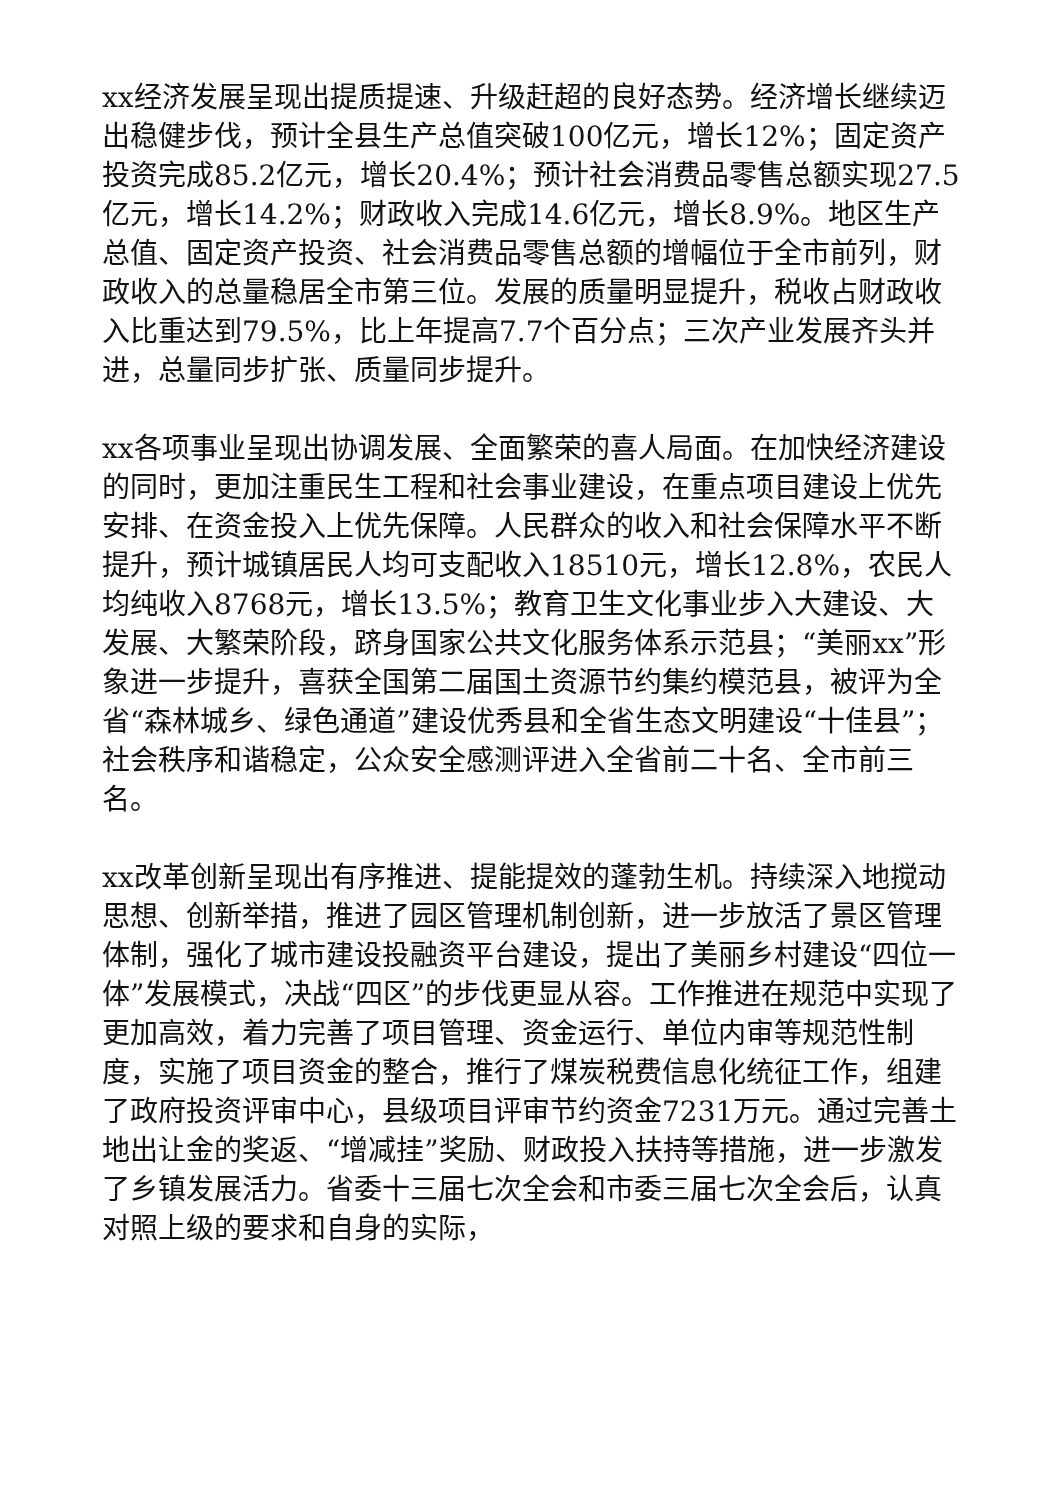xx经济发展呈现出提质提速、升级赶超的良好态势。经济增长继续迈出稳健步伐，预计全县生产总值突破100亿元，增长12%；固定资产投资完成85.2亿元，增长20.4%；预计社会消费品零售总额实现27.5亿元，增长14.2%；财政收入完成14.6亿元，增长8.9%。地区生产总值、固定资产投资、社会消费品零售总额的增幅位于全市前列，财政收入的总量稳居全市第三位。发展的质量明显提升，税收占财政收入比重达到79.5%，比上年提高7.7个百分点；三次产业发展齐头并进，总量同步扩张、质量同步提升。
xx各项事业呈现出协调发展、全面繁荣的喜人局面。在加快经济建设的同时，更加注重民生工程和社会事业建设，在重点项目建设上优先安排、在资金投入上优先保障。人民群众的收入和社会保障水平不断提升，预计城镇居民人均可支配收入18510元，增长12.8%，农民人均纯收入8768元，增长13.5%；教育卫生文化事业步入大建设、大发展、大繁荣阶段，跻身国家公共文化服务体系示范县；“美丽xx”形象进一步提升，喜获全国第二届国土资源节约集约模范县，被评为全省“森林城乡、绿色通道”建设优秀县和全省生态文明建设“十佳县”；社会秩序和谐稳定，公众安全感测评进入全省前二十名、全市前三名。
xx改革创新呈现出有序推进、提能提效的蓬勃生机。持续深入地搅动思想、创新举措，推进了园区管理机制创新，进一步放活了景区管理体制，强化了城市建设投融资平台建设，提出了美丽乡村建设“四位一体”发展模式，决战“四区”的步伐更显从容。工作推进在规范中实现了更加高效，着力完善了项目管理、资金运行、单位内审等规范性制度，实施了项目资金的整合，推行了煤炭税费信息化统征工作，组建了政府投资评审中心，县级项目评审节约资金7231万元。通过完善土地出让金的奖返、“增减挂”奖励、财政投入扶持等措施，进一步激发了乡镇发展活力。省委十三届七次全会和市委三届七次全会后，认真对照上级的要求和自身的实际，